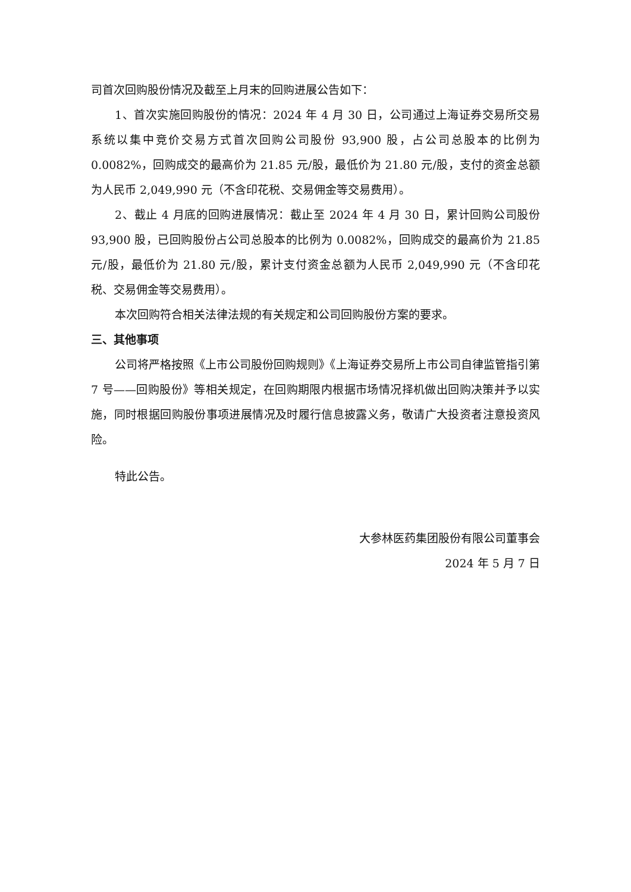司首次回购股份情况及截至上月末的回购进展公告如下：
1、首次实施回购股份的情况：2024 年 4 月 30 日，公司通过上海证券交易所交易系统以集中竞价交易方式首次回购公司股份 93,900 股，占公司总股本的比例为 0.0082%，回购成交的最高价为 21.85 元/股，最低价为 21.80 元/股，支付的资金总额为人民币 2,049,990 元（不含印花税、交易佣金等交易费用）。
2、截止 4 月底的回购进展情况：截止至 2024 年 4 月 30 日，累计回购公司股份 93,900 股，已回购股份占公司总股本的比例为 0.0082%，回购成交的最高价为 21.85 元/股，最低价为 21.80 元/股，累计支付资金总额为人民币 2,049,990 元（不含印花税、交易佣金等交易费用）。
本次回购符合相关法律法规的有关规定和公司回购股份方案的要求。
三、其他事项
公司将严格按照《上市公司股份回购规则》《上海证券交易所上市公司自律监管指引第 7 号——回购股份》等相关规定，在回购期限内根据市场情况择机做出回购决策并予以实施，同时根据回购股份事项进展情况及时履行信息披露义务，敬请广大投资者注意投资风险。
特此公告。
大参林医药集团股份有限公司董事会
2024 年 5 月 7 日